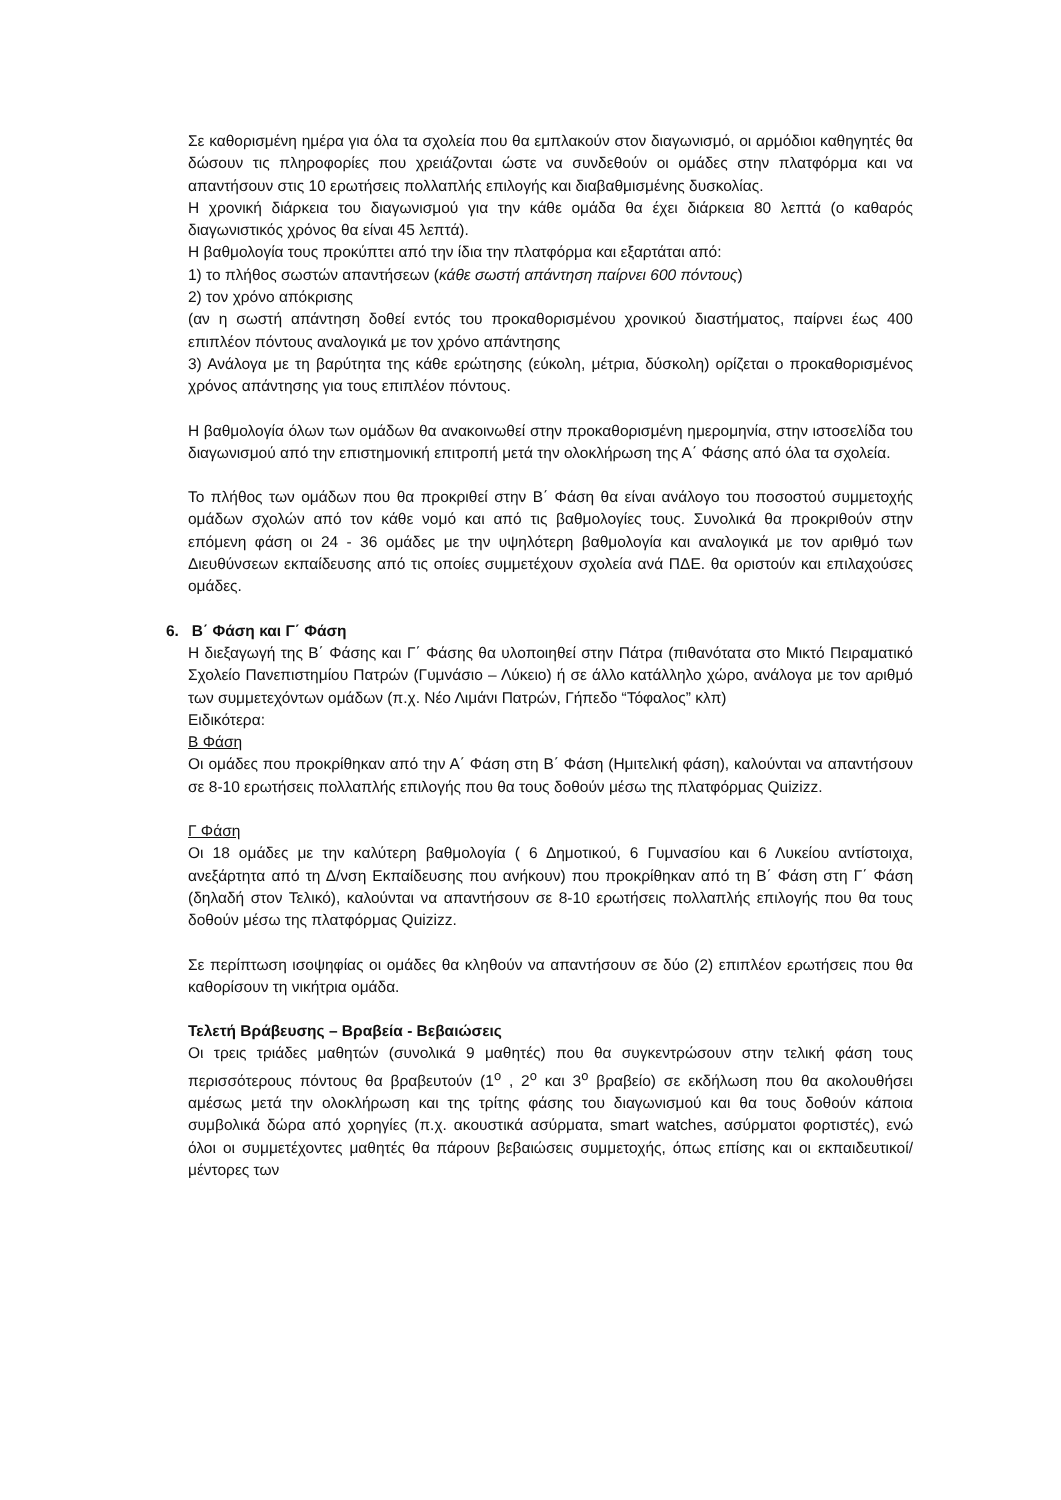Σε καθορισμένη ημέρα για όλα τα σχολεία που θα εμπλακούν στον διαγωνισμό, οι αρμόδιοι καθηγητές θα δώσουν τις πληροφορίες που χρειάζονται ώστε να συνδεθούν οι ομάδες στην πλατφόρμα και να απαντήσουν στις 10 ερωτήσεις πολλαπλής επιλογής και διαβαθμισμένης δυσκολίας.
Η χρονική διάρκεια του διαγωνισμού για την κάθε ομάδα θα έχει διάρκεια 80 λεπτά (ο καθαρός διαγωνιστικός χρόνος θα είναι 45 λεπτά).
Η βαθμολογία τους προκύπτει από την ίδια την πλατφόρμα και εξαρτάται από:
1) το πλήθος σωστών απαντήσεων (κάθε σωστή απάντηση παίρνει 600 πόντους)
2) τον χρόνο απόκρισης
(αν η σωστή απάντηση δοθεί εντός του προκαθορισμένου χρονικού διαστήματος, παίρνει έως 400 επιπλέον πόντους αναλογικά με τον χρόνο απάντησης
3) Ανάλογα με τη βαρύτητα της κάθε ερώτησης (εύκολη, μέτρια, δύσκολη) ορίζεται ο προκαθορισμένος χρόνος απάντησης για τους επιπλέον πόντους.
Η βαθμολογία όλων των ομάδων θα ανακοινωθεί στην προκαθορισμένη ημερομηνία, στην ιστοσελίδα του διαγωνισμού από την επιστημονική επιτροπή μετά την ολοκλήρωση της Α΄ Φάσης από όλα τα σχολεία.
Το πλήθος των ομάδων που θα προκριθεί στην Β΄ Φάση θα είναι ανάλογο του ποσοστού συμμετοχής ομάδων σχολών από τον κάθε νομό και από τις βαθμολογίες τους. Συνολικά θα προκριθούν στην επόμενη φάση οι 24 - 36 ομάδες με την υψηλότερη βαθμολογία και αναλογικά με τον αριθμό των Διευθύνσεων εκπαίδευσης από τις οποίες συμμετέχουν σχολεία ανά ΠΔΕ. θα οριστούν και επιλαχούσες ομάδες.
6. Β΄ Φάση και Γ΄ Φάση
Η διεξαγωγή της Β΄ Φάσης και Γ΄ Φάσης θα υλοποιηθεί στην Πάτρα (πιθανότατα στο Μικτό Πειραματικό Σχολείο Πανεπιστημίου Πατρών (Γυμνάσιο – Λύκειο) ή σε άλλο κατάλληλο χώρο, ανάλογα με τον αριθμό των συμμετεχόντων ομάδων (π.χ. Νέο Λιμάνι Πατρών, Γήπεδο “Τόφαλος” κλπ)
Ειδικότερα:
Β Φάση
Οι ομάδες που προκρίθηκαν από την Α΄ Φάση στη Β΄ Φάση (Ημιτελική φάση), καλούνται να απαντήσουν σε 8-10 ερωτήσεις πολλαπλής επιλογής που θα τους δοθούν μέσω της πλατφόρμας Quizizz.
Γ Φάση
Οι 18 ομάδες με την καλύτερη βαθμολογία ( 6 Δημοτικού, 6 Γυμνασίου και 6 Λυκείου αντίστοιχα, ανεξάρτητα από τη Δ/νση Εκπαίδευσης που ανήκουν) που προκρίθηκαν από τη Β΄ Φάση στη Γ΄ Φάση (δηλαδή στον Τελικό), καλούνται να απαντήσουν σε 8-10 ερωτήσεις πολλαπλής επιλογής που θα τους δοθούν μέσω της πλατφόρμας Quizizz.
Σε περίπτωση ισοψηφίας οι ομάδες θα κληθούν να απαντήσουν σε δύο (2) επιπλέον ερωτήσεις που θα καθορίσουν τη νικήτρια ομάδα.
Τελετή Βράβευσης – Βραβεία - Βεβαιώσεις
Οι τρεις τριάδες μαθητών (συνολικά 9 μαθητές) που θα συγκεντρώσουν στην τελική φάση τους περισσότερους πόντους θα βραβευτούν (1<sup>ο</sup> , 2<sup>ο</sup> και 3<sup>ο</sup> βραβείο) σε εκδήλωση που θα ακολουθήσει αμέσως μετά την ολοκλήρωση και της τρίτης φάσης του διαγωνισμού και θα τους δοθούν κάποια συμβολικά δώρα από χορηγίες (π.χ. ακουστικά ασύρματα, smart watches, ασύρματοι φορτιστές), ενώ όλοι οι συμμετέχοντες μαθητές θα πάρουν βεβαιώσεις συμμετοχής, όπως επίσης και οι εκπαιδευτικοί/μέντορες των